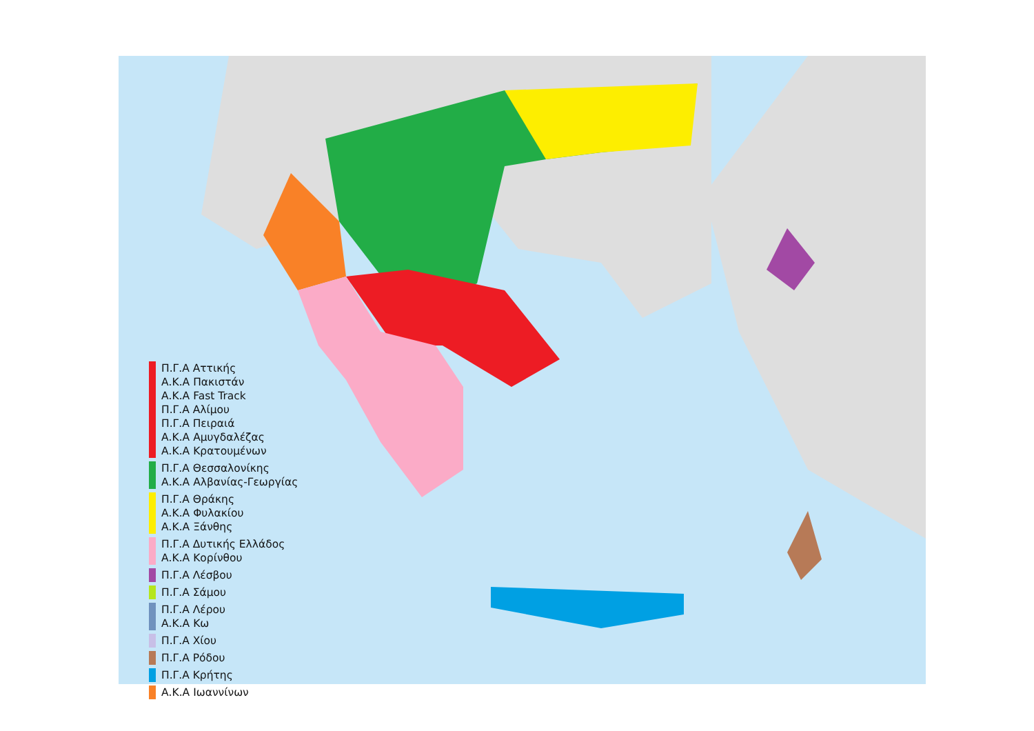Π.Γ.Α Αττικής
Α.Κ.Α Πακιστάν
Α.Κ.Α Fast Track
Π.Γ.Α Αλίμου
Π.Γ.Α Πειραιά
Α.Κ.Α Αμυγδαλέζας
Α.Κ.Α Κρατουμένων
Π.Γ.Α Θεσσαλονίκης
Α.Κ.Α Αλβανίας-Γεωργίας
Π.Γ.Α Θράκης
Α.Κ.Α Φυλακίου
Α.Κ.Α Ξάνθης
Π.Γ.Α Δυτικής Ελλάδος
Α.Κ.Α Κορίνθου
Π.Γ.Α Λέσβου
Π.Γ.Α Σάμου
Π.Γ.Α Λέρου
Α.Κ.Α Κω
Π.Γ.Α Χίου
Π.Γ.Α Ρόδου
Π.Γ.Α Κρήτης
Α.Κ.Α Ιωαννίνων